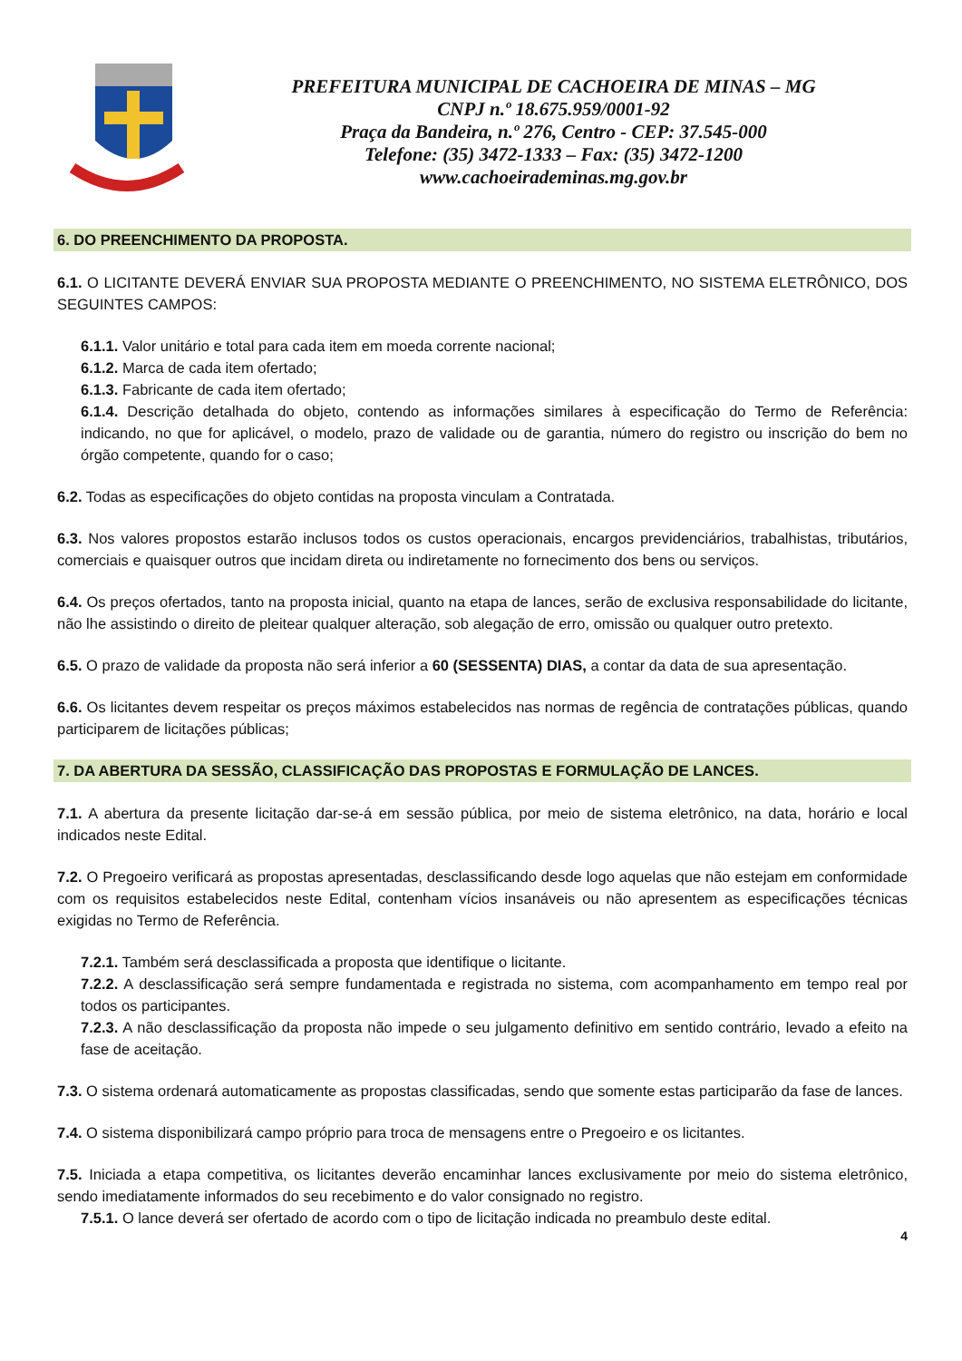PREFEITURA MUNICIPAL DE CACHOEIRA DE MINAS – MG
CNPJ n.º 18.675.959/0001-92
Praça da Bandeira, n.º 276, Centro - CEP: 37.545-000
Telefone: (35) 3472-1333 – Fax: (35) 3472-1200
www.cachoeirademinas.mg.gov.br
6. DO PREENCHIMENTO DA PROPOSTA.
6.1. O LICITANTE DEVERÁ ENVIAR SUA PROPOSTA MEDIANTE O PREENCHIMENTO, NO SISTEMA ELETRÔNICO, DOS SEGUINTES CAMPOS:
6.1.1. Valor unitário e total para cada item em moeda corrente nacional;
6.1.2. Marca de cada item ofertado;
6.1.3. Fabricante de cada item ofertado;
6.1.4. Descrição detalhada do objeto, contendo as informações similares à especificação do Termo de Referência: indicando, no que for aplicável, o modelo, prazo de validade ou de garantia, número do registro ou inscrição do bem no órgão competente, quando for o caso;
6.2. Todas as especificações do objeto contidas na proposta vinculam a Contratada.
6.3. Nos valores propostos estarão inclusos todos os custos operacionais, encargos previdenciários, trabalhistas, tributários, comerciais e quaisquer outros que incidam direta ou indiretamente no fornecimento dos bens ou serviços.
6.4. Os preços ofertados, tanto na proposta inicial, quanto na etapa de lances, serão de exclusiva responsabilidade do licitante, não lhe assistindo o direito de pleitear qualquer alteração, sob alegação de erro, omissão ou qualquer outro pretexto.
6.5. O prazo de validade da proposta não será inferior a 60 (SESSENTA) DIAS, a contar da data de sua apresentação.
6.6. Os licitantes devem respeitar os preços máximos estabelecidos nas normas de regência de contratações públicas, quando participarem de licitações públicas;
7. DA ABERTURA DA SESSÃO, CLASSIFICAÇÃO DAS PROPOSTAS E FORMULAÇÃO DE LANCES.
7.1. A abertura da presente licitação dar-se-á em sessão pública, por meio de sistema eletrônico, na data, horário e local indicados neste Edital.
7.2. O Pregoeiro verificará as propostas apresentadas, desclassificando desde logo aquelas que não estejam em conformidade com os requisitos estabelecidos neste Edital, contenham vícios insanáveis ou não apresentem as especificações técnicas exigidas no Termo de Referência.
7.2.1. Também será desclassificada a proposta que identifique o licitante.
7.2.2. A desclassificação será sempre fundamentada e registrada no sistema, com acompanhamento em tempo real por todos os participantes.
7.2.3. A não desclassificação da proposta não impede o seu julgamento definitivo em sentido contrário, levado a efeito na fase de aceitação.
7.3. O sistema ordenará automaticamente as propostas classificadas, sendo que somente estas participarão da fase de lances.
7.4. O sistema disponibilizará campo próprio para troca de mensagens entre o Pregoeiro e os licitantes.
7.5. Iniciada a etapa competitiva, os licitantes deverão encaminhar lances exclusivamente por meio do sistema eletrônico, sendo imediatamente informados do seu recebimento e do valor consignado no registro.
7.5.1. O lance deverá ser ofertado de acordo com o tipo de licitação indicada no preambulo deste edital.
4